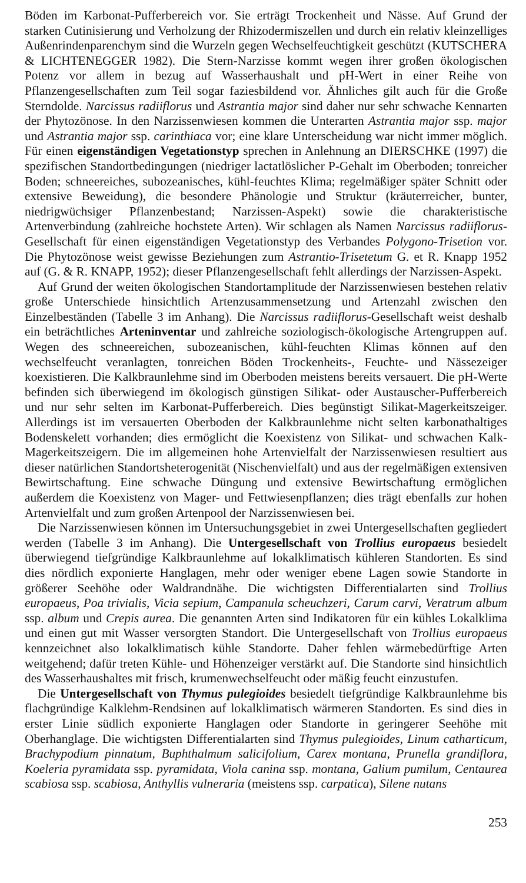Böden im Karbonat-Pufferbereich vor. Sie erträgt Trockenheit und Nässe. Auf Grund der starken Cutinisierung und Verholzung der Rhizodermiszellen und durch ein relativ kleinzelliges Außenrindenparenchym sind die Wurzeln gegen Wechselfeuchtigkeit geschützt (KUTSCHERA & LICHTENEGGER 1982). Die Stern-Narzisse kommt wegen ihrer großen ökologischen Potenz vor allem in bezug auf Wasserhaushalt und pH-Wert in einer Reihe von Pflanzengesellschaften zum Teil sogar faziesbildend vor. Ähnliches gilt auch für die Große Sterndolde. Narcissus radiiflorus und Astrantia major sind daher nur sehr schwache Kennarten der Phytozönose. In den Narzissenwiesen kommen die Unterarten Astrantia major ssp. major und Astrantia major ssp. carinthiaca vor; eine klare Unterscheidung war nicht immer möglich. Für einen eigenständigen Vegetationstyp sprechen in Anlehnung an DIERSCHKE (1997) die spezifischen Standortbedingungen (niedriger lactatlöslicher P-Gehalt im Oberboden; tonreicher Boden; schneereiches, subozeanisches, kühl-feuchtes Klima; regelmäßiger später Schnitt oder extensive Beweidung), die besondere Phänologie und Struktur (kräuterreicher, bunter, niedrigwüchsiger Pflanzenbestand; Narzissen-Aspekt) sowie die charakteristische Artenverbindung (zahlreiche hochstete Arten). Wir schlagen als Namen Narcissus radiiflorus-Gesellschaft für einen eigenständigen Vegetationstyp des Verbandes Polygono-Trisetion vor. Die Phytozönose weist gewisse Beziehungen zum Astrantio-Trisetetum G. et R. Knapp 1952 auf (G. & R. KNAPP, 1952); dieser Pflanzengesellschaft fehlt allerdings der Narzissen-Aspekt.
Auf Grund der weiten ökologischen Standortamplitude der Narzissenwiesen bestehen relativ große Unterschiede hinsichtlich Artenzusammensetzung und Artenzahl zwischen den Einzelbeständen (Tabelle 3 im Anhang). Die Narcissus radiiflorus-Gesellschaft weist deshalb ein beträchtliches Arteninventar und zahlreiche soziologisch-ökologische Artengruppen auf. Wegen des schneereichen, subozeanischen, kühl-feuchten Klimas können auf den wechselfeucht veranlagten, tonreichen Böden Trockenheits-, Feuchte- und Nässezeiger koexistieren. Die Kalkbraunlehme sind im Oberboden meistens bereits versauert. Die pH-Werte befinden sich überwiegend im ökologisch günstigen Silikat- oder Austauscher-Pufferbereich und nur sehr selten im Karbonat-Pufferbereich. Dies begünstigt Silikat-Magerkeitszeiger. Allerdings ist im versauerten Oberboden der Kalkbraunlehme nicht selten karbonathaltiges Bodenskelett vorhanden; dies ermöglicht die Koexistenz von Silikat- und schwachen Kalk-Magerkeitszeigern. Die im allgemeinen hohe Artenvielfalt der Narzissenwiesen resultiert aus dieser natürlichen Standortsheterogenität (Nischenvielfalt) und aus der regelmäßigen extensiven Bewirtschaftung. Eine schwache Düngung und extensive Bewirtschaftung ermöglichen außerdem die Koexistenz von Mager- und Fettwiesenpflanzen; dies trägt ebenfalls zur hohen Artenvielfalt und zum großen Artenpool der Narzissenwiesen bei.
Die Narzissenwiesen können im Untersuchungsgebiet in zwei Untergesellschaften gegliedert werden (Tabelle 3 im Anhang). Die Untergesellschaft von Trollius europaeus besiedelt überwiegend tiefgründige Kalkbraunlehme auf lokalklimatisch kühleren Standorten. Es sind dies nördlich exponierte Hanglagen, mehr oder weniger ebene Lagen sowie Standorte in größerer Seehöhe oder Waldrandnähe. Die wichtigsten Differentialarten sind Trollius europaeus, Poa trivialis, Vicia sepium, Campanula scheuchzeri, Carum carvi, Veratrum album ssp. album und Crepis aurea. Die genannten Arten sind Indikatoren für ein kühles Lokalklima und einen gut mit Wasser versorgten Standort. Die Untergesellschaft von Trollius europaeus kennzeichnet also lokalklimatisch kühle Standorte. Daher fehlen wärmebedürftige Arten weitgehend; dafür treten Kühle- und Höhenzeiger verstärkt auf. Die Standorte sind hinsichtlich des Wasserhaushaltes mit frisch, krumenwechselfeucht oder mäßig feucht einzustufen.
Die Untergesellschaft von Thymus pulegioides besiedelt tiefgründige Kalkbraunlehme bis flachgründige Kalklehm-Rendsinen auf lokalklimatisch wärmeren Standorten. Es sind dies in erster Linie südlich exponierte Hanglagen oder Standorte in geringerer Seehöhe mit Oberhanglage. Die wichtigsten Differentialarten sind Thymus pulegioides, Linum catharticum, Brachypodium pinnatum, Buphthalmum salicifolium, Carex montana, Prunella grandiflora, Koeleria pyramidata ssp. pyramidata, Viola canina ssp. montana, Galium pumilum, Centaurea scabiosa ssp. scabiosa, Anthyllis vulneraria (meistens ssp. carpatica), Silene nutans
253